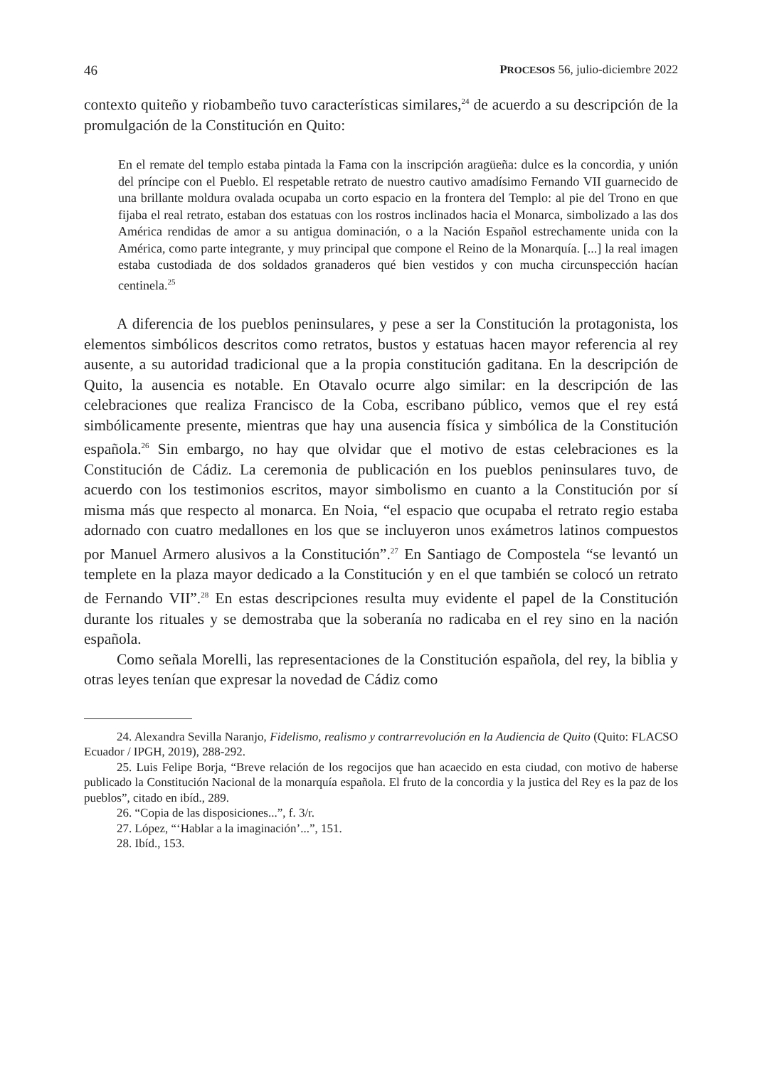46 PROCESOS 56, julio-diciembre 2022
contexto quiteño y riobambeño tuvo características similares,<sup>24</sup> de acuerdo a su descripción de la promulgación de la Constitución en Quito:
En el remate del templo estaba pintada la Fama con la inscripción aragüeña: dulce es la concordia, y unión del príncipe con el Pueblo. El respetable retrato de nuestro cautivo amadísimo Fernando VII guarnecido de una brillante moldura ovalada ocupaba un corto espacio en la frontera del Templo: al pie del Trono en que fijaba el real retrato, estaban dos estatuas con los rostros inclinados hacia el Monarca, simbolizado a las dos América rendidas de amor a su antigua dominación, o a la Nación Español estrechamente unida con la América, como parte integrante, y muy principal que compone el Reino de la Monarquía. [...] la real imagen estaba custodiada de dos soldados granaderos qué bien vestidos y con mucha circunspección hacían centinela.<sup>25</sup>
A diferencia de los pueblos peninsulares, y pese a ser la Constitución la protagonista, los elementos simbólicos descritos como retratos, bustos y estatuas hacen mayor referencia al rey ausente, a su autoridad tradicional que a la propia constitución gaditana. En la descripción de Quito, la ausencia es notable. En Otavalo ocurre algo similar: en la descripción de las celebraciones que realiza Francisco de la Coba, escribano público, vemos que el rey está simbólicamente presente, mientras que hay una ausencia física y simbólica de la Constitución española.<sup>26</sup> Sin embargo, no hay que olvidar que el motivo de estas celebraciones es la Constitución de Cádiz. La ceremonia de publicación en los pueblos peninsulares tuvo, de acuerdo con los testimonios escritos, mayor simbolismo en cuanto a la Constitución por sí misma más que respecto al monarca. En Noia, “el espacio que ocupaba el retrato regio estaba adornado con cuatro medallones en los que se incluyeron unos exámetros latinos compuestos por Manuel Armero alusivos a la Constitución”.<sup>27</sup> En Santiago de Compostela “se levantó un templete en la plaza mayor dedicado a la Constitución y en el que también se colocó un retrato de Fernando VII”.<sup>28</sup> En estas descripciones resulta muy evidente el papel de la Constitución durante los rituales y se demostraba que la soberanía no radicaba en el rey sino en la nación española.
Como señala Morelli, las representaciones de la Constitución española, del rey, la biblia y otras leyes tenían que expresar la novedad de Cádiz como
24. Alexandra Sevilla Naranjo, Fidelismo, realismo y contrarrevolución en la Audiencia de Quito (Quito: FLACSO Ecuador / IPGH, 2019), 288-292.
25. Luis Felipe Borja, “Breve relación de los regocijos que han acaecido en esta ciudad, con motivo de haberse publicado la Constitución Nacional de la monarquía española. El fruto de la concordia y la justica del Rey es la paz de los pueblos”, citado en ibíd., 289.
26. “Copia de las disposiciones...”, f. 3/r.
27. López, “‘Hablar a la imaginación’...”, 151.
28. Ibíd., 153.